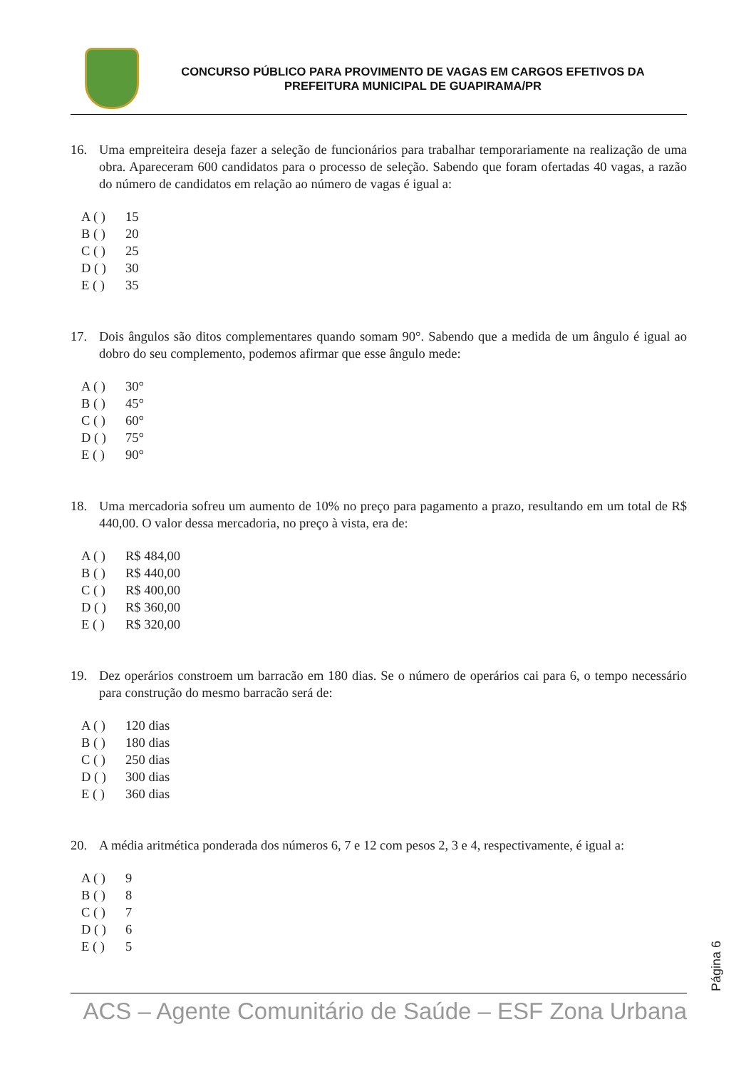CONCURSO PÚBLICO PARA PROVIMENTO DE VAGAS EM CARGOS EFETIVOS DA
PREFEITURA MUNICIPAL DE GUAPIRAMA/PR
16. Uma empreiteira deseja fazer a seleção de funcionários para trabalhar temporariamente na realização de uma obra. Apareceram 600 candidatos para o processo de seleção. Sabendo que foram ofertadas 40 vagas, a razão do número de candidatos em relação ao número de vagas é igual a:
A ( ) 15
B ( ) 20
C ( ) 25
D ( ) 30
E ( ) 35
17. Dois ângulos são ditos complementares quando somam 90°. Sabendo que a medida de um ângulo é igual ao dobro do seu complemento, podemos afirmar que esse ângulo mede:
A ( ) 30°
B ( ) 45°
C ( ) 60°
D ( ) 75°
E ( ) 90°
18. Uma mercadoria sofreu um aumento de 10% no preço para pagamento a prazo, resultando em um total de R$ 440,00. O valor dessa mercadoria, no preço à vista, era de:
A ( ) R$ 484,00
B ( ) R$ 440,00
C ( ) R$ 400,00
D ( ) R$ 360,00
E ( ) R$ 320,00
19. Dez operários constroem um barracão em 180 dias. Se o número de operários cai para 6, o tempo necessário para construção do mesmo barracão será de:
A ( ) 120 dias
B ( ) 180 dias
C ( ) 250 dias
D ( ) 300 dias
E ( ) 360 dias
20. A média aritmética ponderada dos números 6, 7 e 12 com pesos 2, 3 e 4, respectivamente, é igual a:
A ( ) 9
B ( ) 8
C ( ) 7
D ( ) 6
E ( ) 5
Página 6
ACS – Agente Comunitário de Saúde – ESF Zona Urbana